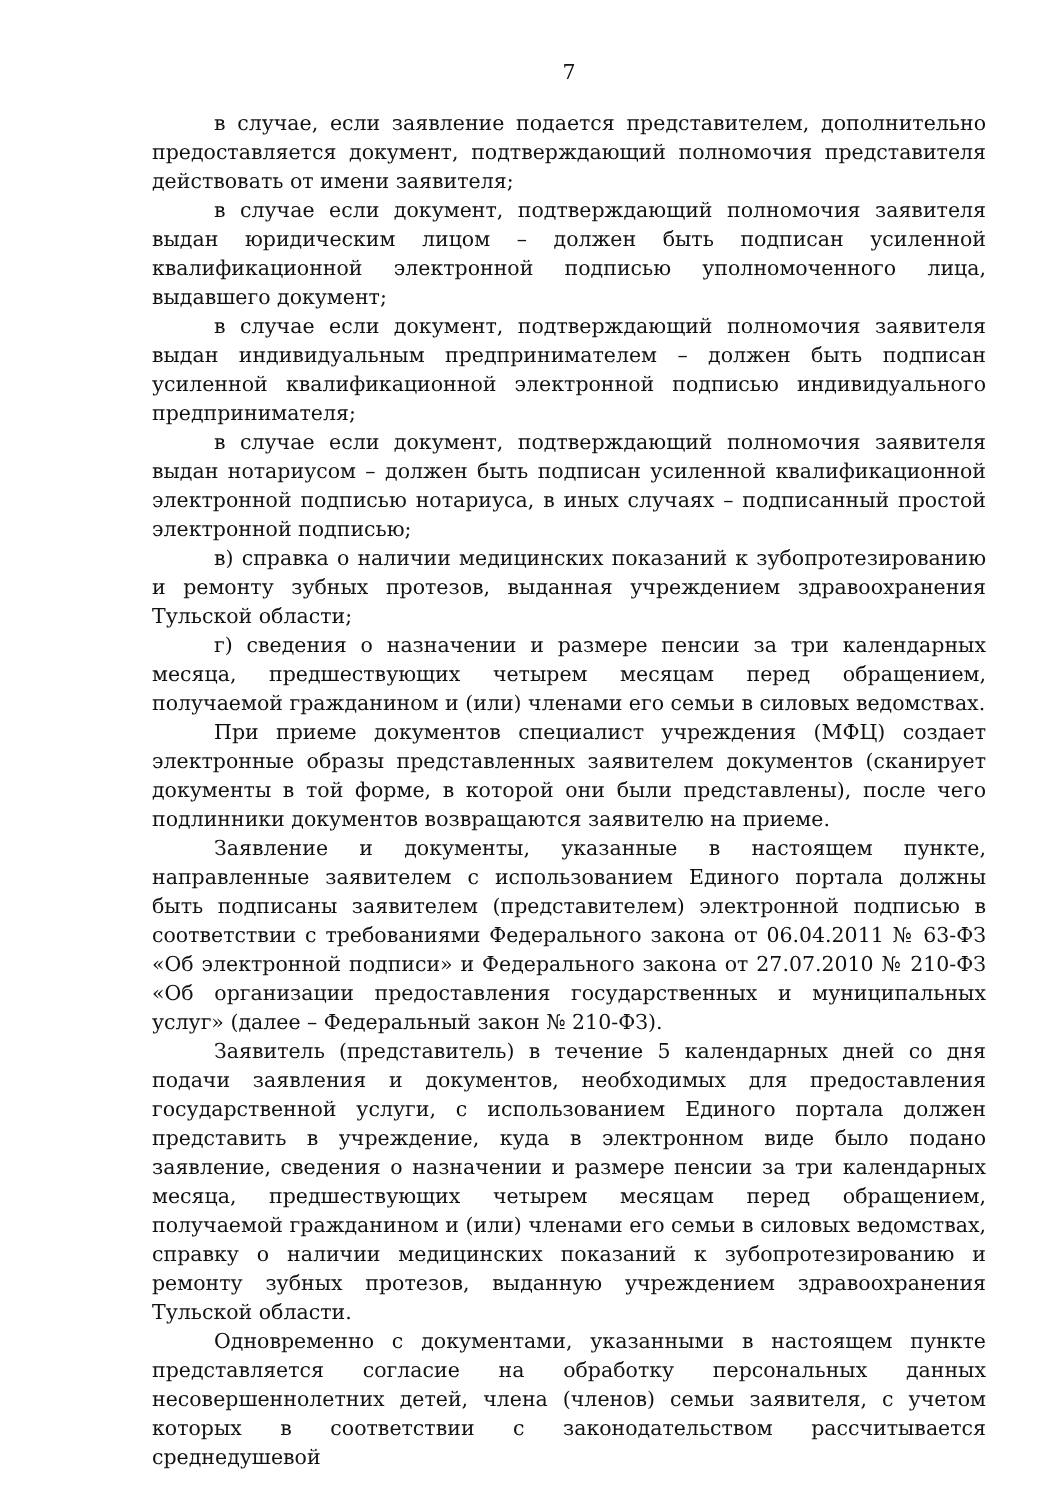7
в случае, если заявление подается представителем, дополнительно предоставляется документ, подтверждающий полномочия представителя действовать от имени заявителя;
в случае если документ, подтверждающий полномочия заявителя выдан юридическим лицом – должен быть подписан усиленной квалификационной электронной подписью уполномоченного лица, выдавшего документ;
в случае если документ, подтверждающий полномочия заявителя выдан индивидуальным предпринимателем – должен быть подписан усиленной квалификационной электронной подписью индивидуального предпринимателя;
в случае если документ, подтверждающий полномочия заявителя выдан нотариусом – должен быть подписан усиленной квалификационной электронной подписью нотариуса, в иных случаях – подписанный простой электронной подписью;
в) справка о наличии медицинских показаний к зубопротезированию и ремонту зубных протезов, выданная учреждением здравоохранения Тульской области;
г) сведения о назначении и размере пенсии за три календарных месяца, предшествующих четырем месяцам перед обращением, получаемой гражданином и (или) членами его семьи в силовых ведомствах.
При приеме документов специалист учреждения (МФЦ) создает электронные образы представленных заявителем документов (сканирует документы в той форме, в которой они были представлены), после чего подлинники документов возвращаются заявителю на приеме.
Заявление и документы, указанные в настоящем пункте, направленные заявителем с использованием Единого портала должны быть подписаны заявителем (представителем) электронной подписью в соответствии с требованиями Федерального закона от 06.04.2011 № 63-ФЗ «Об электронной подписи» и Федерального закона от 27.07.2010 № 210-ФЗ «Об организации предоставления государственных и муниципальных услуг» (далее – Федеральный закон № 210-ФЗ).
Заявитель (представитель) в течение 5 календарных дней со дня подачи заявления и документов, необходимых для предоставления государственной услуги, с использованием Единого портала должен представить в учреждение, куда в электронном виде было подано заявление, сведения о назначении и размере пенсии за три календарных месяца, предшествующих четырем месяцам перед обращением, получаемой гражданином и (или) членами его семьи в силовых ведомствах, справку о наличии медицинских показаний к зубопротезированию и ремонту зубных протезов, выданную учреждением здравоохранения Тульской области.
Одновременно с документами, указанными в настоящем пункте представляется согласие на обработку персональных данных несовершеннолетних детей, члена (членов) семьи заявителя, с учетом которых в соответствии с законодательством рассчитывается среднедушевой